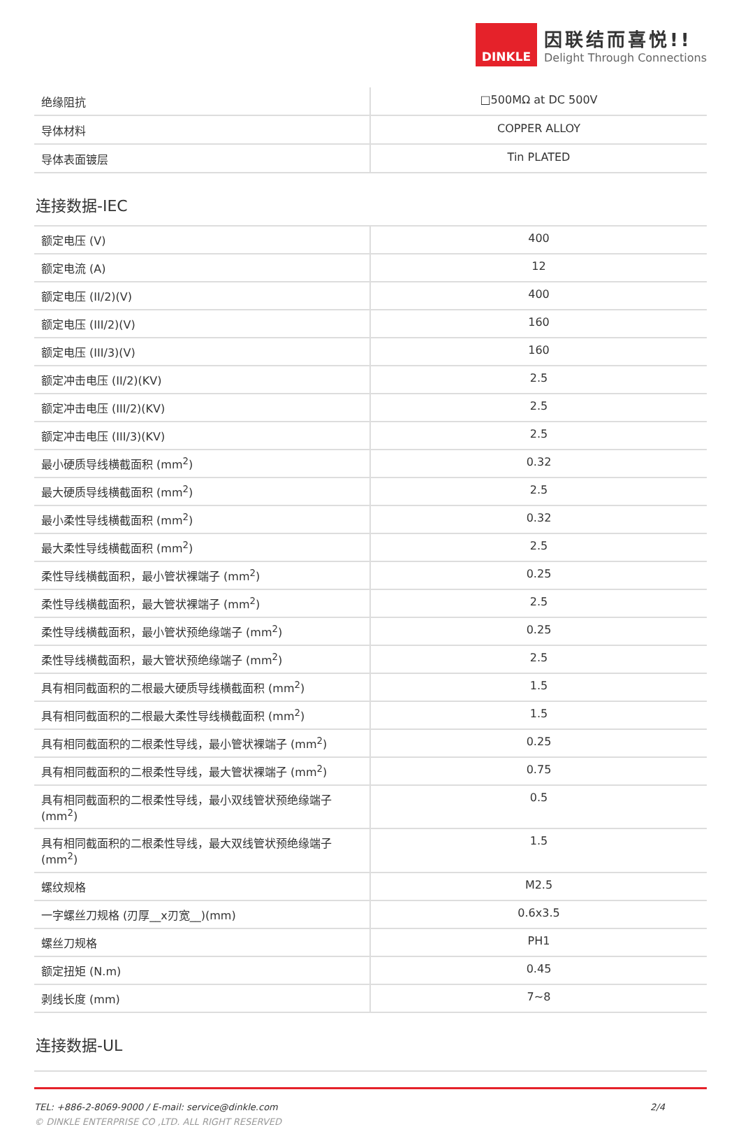DINKLE
因联结而喜悦!!
Delight Through Connections
| 绝缘阻抗 | □500MΩ at DC 500V |
| 导体材料 | COPPER ALLOY |
| 导体表面镀层 | Tin PLATED |
连接数据-IEC
| 额定电压 (V) | 400 |
| 额定电流 (A) | 12 |
| 额定电压 (II/2)(V) | 400 |
| 额定电压 (III/2)(V) | 160 |
| 额定电压 (III/3)(V) | 160 |
| 额定冲击电压 (II/2)(KV) | 2.5 |
| 额定冲击电压 (III/2)(KV) | 2.5 |
| 额定冲击电压 (III/3)(KV) | 2.5 |
| 最小硬质导线横截面积 (mm<sup>2</sup>) | 0.32 |
| 最大硬质导线横截面积 (mm<sup>2</sup>) | 2.5 |
| 最小柔性导线横截面积 (mm<sup>2</sup>) | 0.32 |
| 最大柔性导线横截面积 (mm<sup>2</sup>) | 2.5 |
| 柔性导线横截面积，最小管状裸端子 (mm<sup>2</sup>) | 0.25 |
| 柔性导线横截面积，最大管状裸端子 (mm<sup>2</sup>) | 2.5 |
| 柔性导线横截面积，最小管状预绝缘端子 (mm<sup>2</sup>) | 0.25 |
| 柔性导线横截面积，最大管状预绝缘端子 (mm<sup>2</sup>) | 2.5 |
| 具有相同截面积的二根最大硬质导线横截面积 (mm<sup>2</sup>) | 1.5 |
| 具有相同截面积的二根最大柔性导线横截面积 (mm<sup>2</sup>) | 1.5 |
| 具有相同截面积的二根柔性导线，最小管状裸端子 (mm<sup>2</sup>) | 0.25 |
| 具有相同截面积的二根柔性导线，最大管状裸端子 (mm<sup>2</sup>) | 0.75 |
| 具有相同截面积的二根柔性导线，最小双线管状预绝缘端子 (mm<sup>2</sup>) | 0.5 |
| 具有相同截面积的二根柔性导线，最大双线管状预绝缘端子 (mm<sup>2</sup>) | 1.5 |
| 螺纹规格 | M2.5 |
| 一字螺丝刀规格 (刃厚__x刃宽__)(mm) | 0.6x3.5 |
| 螺丝刀规格 | PH1 |
| 额定扭矩 (N.m) | 0.45 |
| 剥线长度 (mm) | 7~8 |
连接数据-UL
TEL: +886-2-8069-9000 / E-mail: service@dinkle.com 2/4
© DINKLE ENTERPRISE CO ,LTD. ALL RIGHT RESERVED